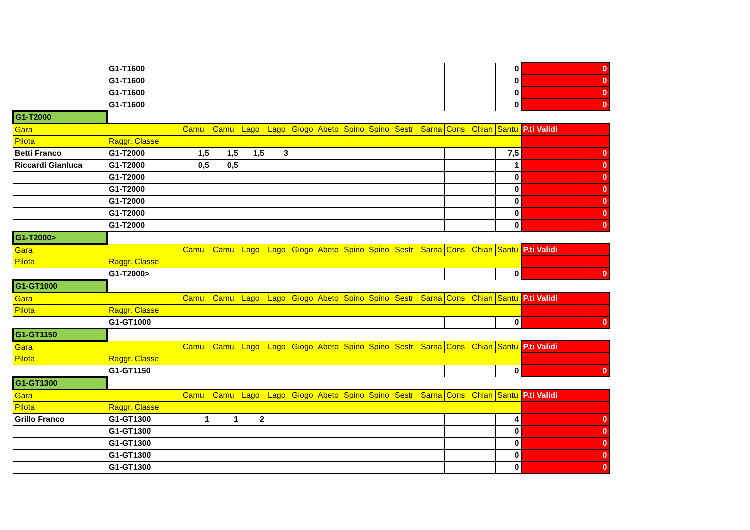| | G1-T1600 | | | | | | | | | | | | | 0 | 0 |
| | G1-T1600 | | | | | | | | | | | | | 0 | 0 |
| | G1-T1600 | | | | | | | | | | | | | 0 | 0 |
| | G1-T1600 | | | | | | | | | | | | | 0 | 0 |
| G1-T2000 | | | | | | | | | | | | | | | |
| Gara | | Camu | Camu | Lago | Lago | Giogo | Abeto | Spino | Spino | Sestr | Sarna | Cons | Chian | Santu | P.ti Validi |
| Pilota | Raggr. Classe | | | | | | | | | | | | | | |
| Betti Franco | G1-T2000 | 1,5 | 1,5 | 1,5 | 3 | | | | | | | | | 7,5 | 0 |
| Riccardi Gianluca | G1-T2000 | 0,5 | 0,5 | | | | | | | | | | | 1 | 0 |
| | G1-T2000 | | | | | | | | | | | | | 0 | 0 |
| | G1-T2000 | | | | | | | | | | | | | 0 | 0 |
| | G1-T2000 | | | | | | | | | | | | | 0 | 0 |
| | G1-T2000 | | | | | | | | | | | | | 0 | 0 |
| | G1-T2000 | | | | | | | | | | | | | 0 | 0 |
| G1-T2000> | | | | | | | | | | | | | | | |
| Gara | | Camu | Camu | Lago | Lago | Giogo | Abeto | Spino | Spino | Sestr | Sarna | Cons | Chian | Santu | P.ti Validi |
| Pilota | Raggr. Classe | | | | | | | | | | | | | | |
| | G1-T2000> | | | | | | | | | | | | | 0 | 0 |
| G1-GT1000 | | | | | | | | | | | | | | | |
| Gara | | Camu | Camu | Lago | Lago | Giogo | Abeto | Spino | Spino | Sestr | Sarna | Cons | Chian | Santu | P.ti Validi |
| Pilota | Raggr. Classe | | | | | | | | | | | | | | |
| | G1-GT1000 | | | | | | | | | | | | | 0 | 0 |
| G1-GT1150 | | | | | | | | | | | | | | | |
| Gara | | Camu | Camu | Lago | Lago | Giogo | Abeto | Spino | Spino | Sestr | Sarna | Cons | Chian | Santu | P.ti Validi |
| Pilota | Raggr. Classe | | | | | | | | | | | | | | |
| | G1-GT1150 | | | | | | | | | | | | | 0 | 0 |
| G1-GT1300 | | | | | | | | | | | | | | | |
| Gara | | Camu | Camu | Lago | Lago | Giogo | Abeto | Spino | Spino | Sestr | Sarna | Cons | Chian | Santu | P.ti Validi |
| Pilota | Raggr. Classe | | | | | | | | | | | | | | |
| Grillo Franco | G1-GT1300 | 1 | 1 | 2 | | | | | | | | | | 4 | 0 |
| | G1-GT1300 | | | | | | | | | | | | | 0 | 0 |
| | G1-GT1300 | | | | | | | | | | | | | 0 | 0 |
| | G1-GT1300 | | | | | | | | | | | | | 0 | 0 |
| | G1-GT1300 | | | | | | | | | | | | | 0 | 0 |